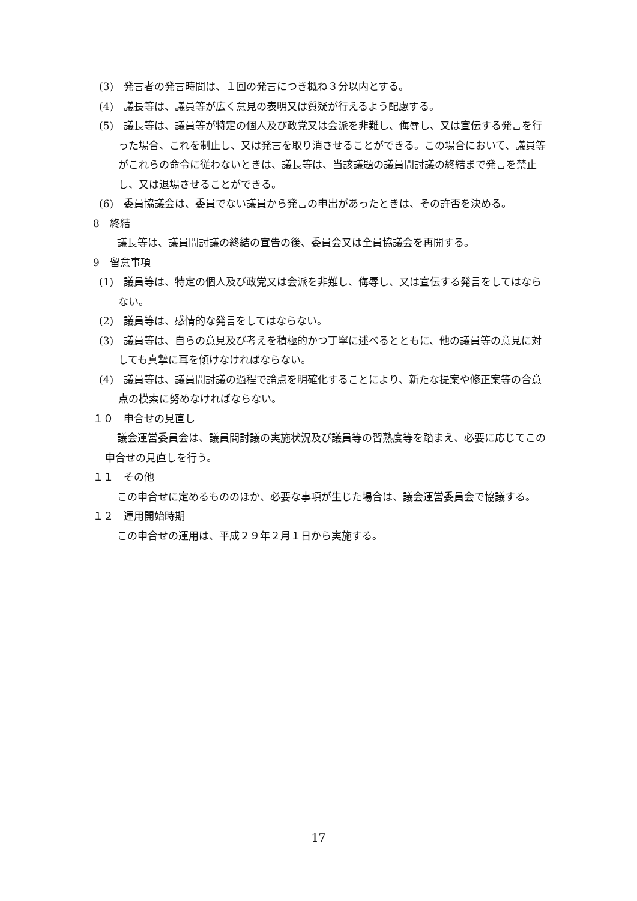(3)　発言者の発言時間は、１回の発言につき概ね３分以内とする。
(4)　議長等は、議員等が広く意見の表明又は質疑が行えるよう配慮する。
(5)　議長等は、議員等が特定の個人及び政党又は会派を非難し、侮辱し、又は宣伝する発言を行った場合、これを制止し、又は発言を取り消させることができる。この場合において、議員等がこれらの命令に従わないときは、議長等は、当該議題の議員間討議の終結まで発言を禁止し、又は退場させることができる。
(6)　委員協議会は、委員でない議員から発言の申出があったときは、その許否を決める。
8　終結
議長等は、議員間討議の終結の宣告の後、委員会又は全員協議会を再開する。
9　留意事項
(1)　議員等は、特定の個人及び政党又は会派を非難し、侮辱し、又は宣伝する発言をしてはならない。
(2)　議員等は、感情的な発言をしてはならない。
(3)　議員等は、自らの意見及び考えを積極的かつ丁寧に述べるとともに、他の議員等の意見に対しても真摯に耳を傾けなければならない。
(4)　議員等は、議員間討議の過程で論点を明確化することにより、新たな提案や修正案等の合意点の模索に努めなければならない。
１０　申合せの見直し
議会運営委員会は、議員間討議の実施状況及び議員等の習熟度等を踏まえ、必要に応じてこの申合せの見直しを行う。
１１　その他
この申合せに定めるもののほか、必要な事項が生じた場合は、議会運営委員会で協議する。
１２　運用開始時期
この申合せの運用は、平成２９年２月１日から実施する。
17